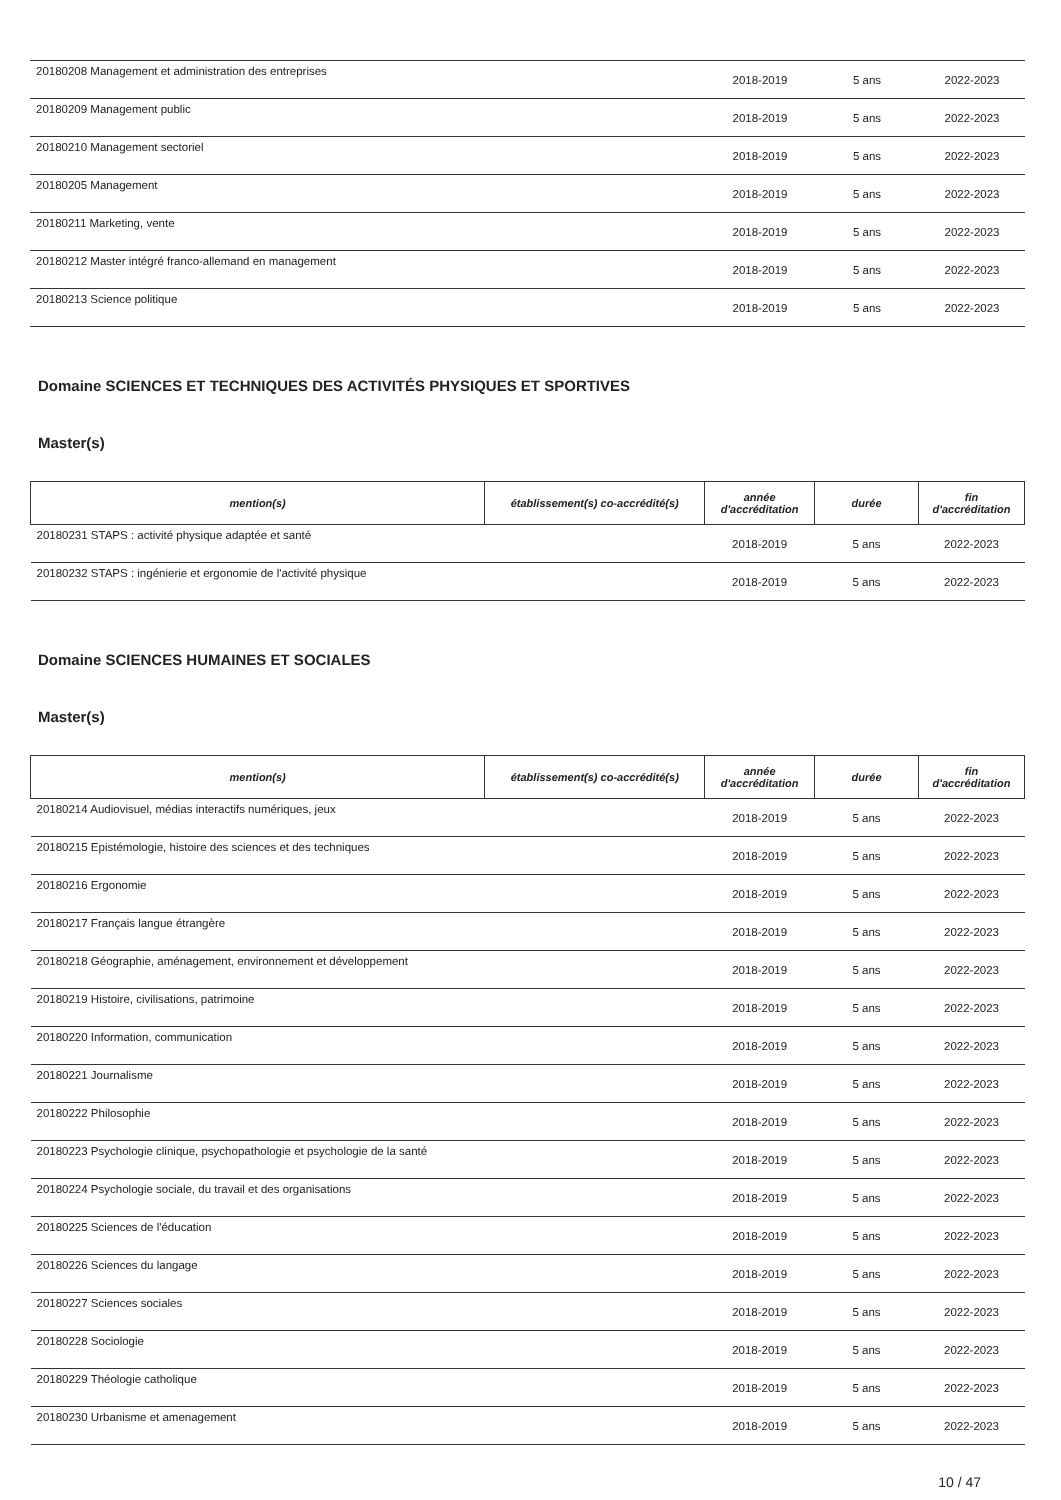| 20180208 Management et administration des entreprises | | 2018-2019 | 5 ans | 2022-2023 |
| 20180209 Management public | | 2018-2019 | 5 ans | 2022-2023 |
| 20180210 Management sectoriel | | 2018-2019 | 5 ans | 2022-2023 |
| 20180205 Management | | 2018-2019 | 5 ans | 2022-2023 |
| 20180211 Marketing, vente | | 2018-2019 | 5 ans | 2022-2023 |
| 20180212 Master intégré franco-allemand en management | | 2018-2019 | 5 ans | 2022-2023 |
| 20180213 Science politique | | 2018-2019 | 5 ans | 2022-2023 |
Domaine SCIENCES ET TECHNIQUES DES ACTIVITÉS PHYSIQUES ET SPORTIVES
Master(s)
| mention(s) | établissement(s) co-accrédité(s) | année d'accréditation | durée | fin d'accréditation |
| --- | --- | --- | --- | --- |
| 20180231 STAPS : activité physique adaptée et santé | | 2018-2019 | 5 ans | 2022-2023 |
| 20180232 STAPS : ingénierie et ergonomie de l'activité physique | | 2018-2019 | 5 ans | 2022-2023 |
Domaine SCIENCES HUMAINES ET SOCIALES
Master(s)
| mention(s) | établissement(s) co-accrédité(s) | année d'accréditation | durée | fin d'accréditation |
| --- | --- | --- | --- | --- |
| 20180214 Audiovisuel, médias interactifs numériques, jeux | | 2018-2019 | 5 ans | 2022-2023 |
| 20180215 Epistémologie, histoire des sciences et des techniques | | 2018-2019 | 5 ans | 2022-2023 |
| 20180216 Ergonomie | | 2018-2019 | 5 ans | 2022-2023 |
| 20180217 Français langue étrangère | | 2018-2019 | 5 ans | 2022-2023 |
| 20180218 Géographie, aménagement, environnement et développement | | 2018-2019 | 5 ans | 2022-2023 |
| 20180219 Histoire, civilisations, patrimoine | | 2018-2019 | 5 ans | 2022-2023 |
| 20180220 Information, communication | | 2018-2019 | 5 ans | 2022-2023 |
| 20180221 Journalisme | | 2018-2019 | 5 ans | 2022-2023 |
| 20180222 Philosophie | | 2018-2019 | 5 ans | 2022-2023 |
| 20180223 Psychologie clinique, psychopathologie et psychologie de la santé | | 2018-2019 | 5 ans | 2022-2023 |
| 20180224 Psychologie sociale, du travail et des organisations | | 2018-2019 | 5 ans | 2022-2023 |
| 20180225 Sciences de l'éducation | | 2018-2019 | 5 ans | 2022-2023 |
| 20180226 Sciences du langage | | 2018-2019 | 5 ans | 2022-2023 |
| 20180227 Sciences sociales | | 2018-2019 | 5 ans | 2022-2023 |
| 20180228 Sociologie | | 2018-2019 | 5 ans | 2022-2023 |
| 20180229 Théologie catholique | | 2018-2019 | 5 ans | 2022-2023 |
| 20180230 Urbanisme et amenagement | | 2018-2019 | 5 ans | 2022-2023 |
10 / 47